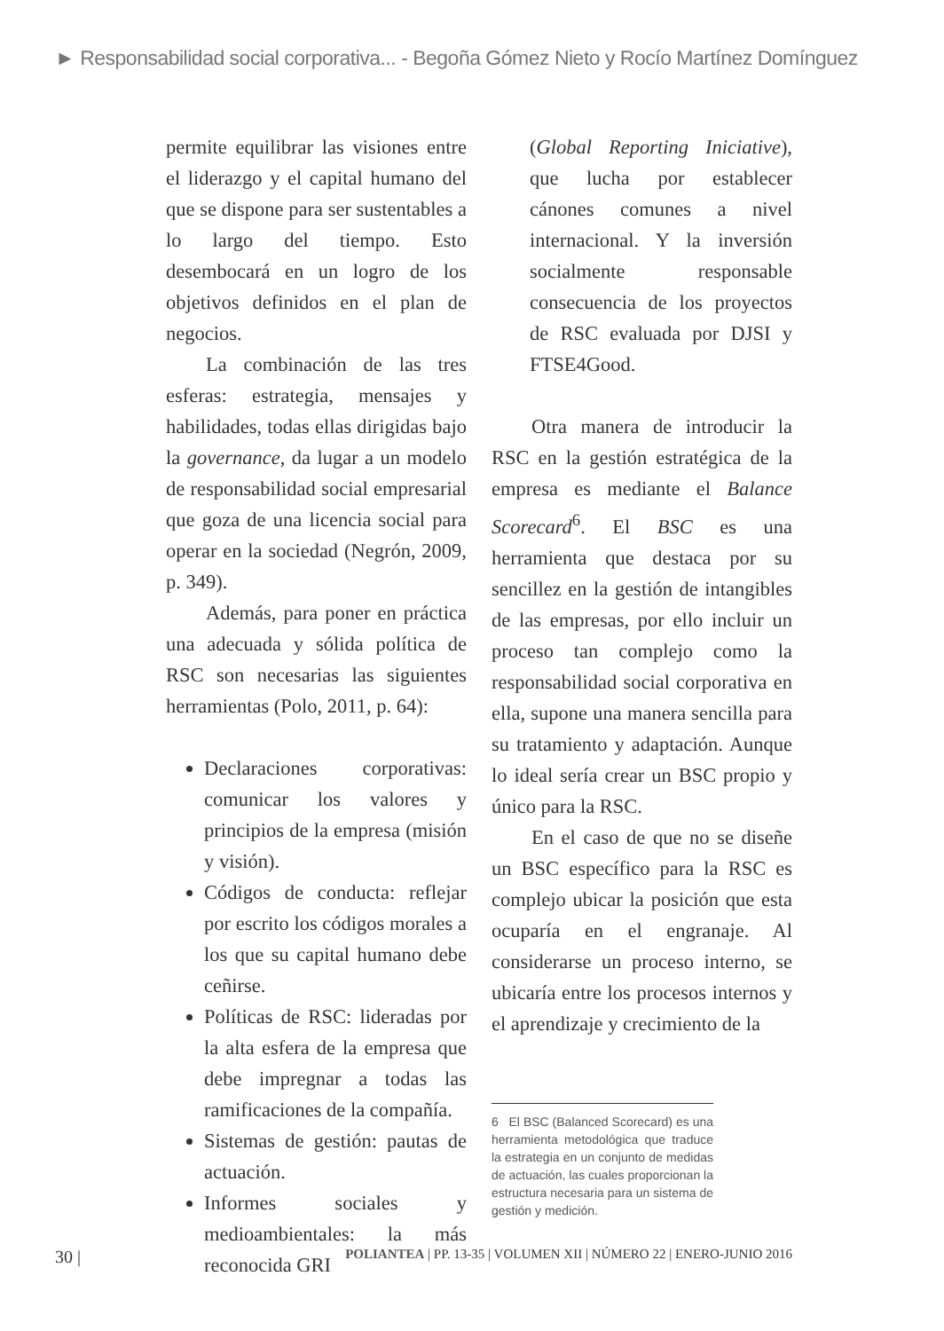► Responsabilidad social corporativa... - Begoña Gómez Nieto y Rocío Martínez Domínguez
permite equilibrar las visiones entre el liderazgo y el capital humano del que se dispone para ser sustentables a lo largo del tiempo. Esto desembocará en un logro de los objetivos definidos en el plan de negocios.
La combinación de las tres esferas: estrategia, mensajes y habilidades, todas ellas dirigidas bajo la governance, da lugar a un modelo de responsabilidad social empresarial que goza de una licencia social para operar en la sociedad (Negrón, 2009, p. 349).
Además, para poner en práctica una adecuada y sólida política de RSC son necesarias las siguientes herramientas (Polo, 2011, p. 64):
Declaraciones corporativas: comunicar los valores y principios de la empresa (misión y visión).
Códigos de conducta: reflejar por escrito los códigos morales a los que su capital humano debe ceñirse.
Políticas de RSC: lideradas por la alta esfera de la empresa que debe impregnar a todas las ramificaciones de la compañía.
Sistemas de gestión: pautas de actuación.
Informes sociales y medioambientales: la más reconocida GRI
(Global Reporting Iniciative), que lucha por establecer cánones comunes a nivel internacional. Y la inversión socialmente responsable consecuencia de los proyectos de RSC evaluada por DJSI y FTSE4Good.
Otra manera de introducir la RSC en la gestión estratégica de la empresa es mediante el Balance Scorecard<sup>6</sup>. El BSC es una herramienta que destaca por su sencillez en la gestión de intangibles de las empresas, por ello incluir un proceso tan complejo como la responsabilidad social corporativa en ella, supone una manera sencilla para su tratamiento y adaptación. Aunque lo ideal sería crear un BSC propio y único para la RSC.
En el caso de que no se diseñe un BSC específico para la RSC es complejo ubicar la posición que esta ocuparía en el engranaje. Al considerarse un proceso interno, se ubicaría entre los procesos internos y el aprendizaje y crecimiento de la
6 El BSC (Balanced Scorecard) es una herramienta metodológica que traduce la estrategia en un conjunto de medidas de actuación, las cuales proporcionan la estructura necesaria para un sistema de gestión y medición.
30 | POLIANTEA | PP. 13-35 | VOLUMEN XII | NÚMERO 22 | ENERO-JUNIO 2016